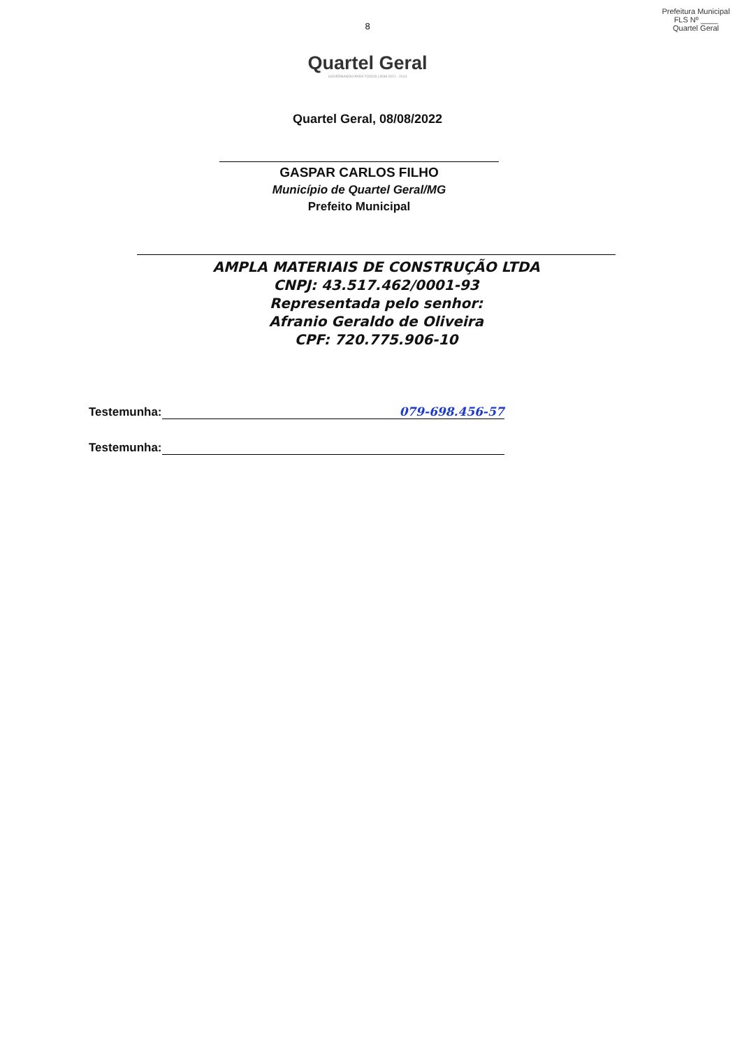Prefeitura Municipal
FLS Nº ____
Quartel Geral
8
Quartel Geral
GOVERNANDO PARA TODOS | ADM 2021 - 2024
Quartel Geral, 08/08/2022
GASPAR CARLOS FILHO
Município de Quartel Geral/MG
Prefeito Municipal
AMPLA MATERIAIS DE CONSTRUÇÃO LTDA
CNPJ: 43.517.462/0001-93
Representada pelo senhor:
Afranio Geraldo de Oliveira
CPF: 720.775.906-10
Testemunha: 079-698.456-57
Testemunha: